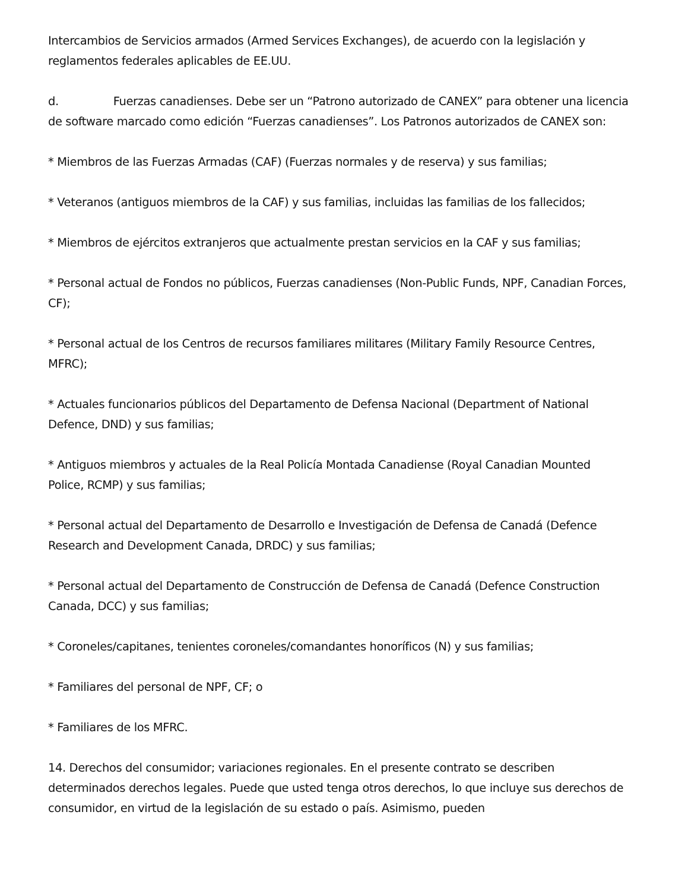Intercambios de Servicios armados (Armed Services Exchanges), de acuerdo con la legislación y reglamentos federales aplicables de EE.UU.
d. Fuerzas canadienses. Debe ser un “Patrono autorizado de CANEX” para obtener una licencia de software marcado como edición “Fuerzas canadienses”. Los Patronos autorizados de CANEX son:
* Miembros de las Fuerzas Armadas (CAF) (Fuerzas normales y de reserva) y sus familias;
* Veteranos (antiguos miembros de la CAF) y sus familias, incluidas las familias de los fallecidos;
* Miembros de ejércitos extranjeros que actualmente prestan servicios en la CAF y sus familias;
* Personal actual de Fondos no públicos, Fuerzas canadienses (Non-Public Funds, NPF, Canadian Forces, CF);
* Personal actual de los Centros de recursos familiares militares (Military Family Resource Centres, MFRC);
* Actuales funcionarios públicos del Departamento de Defensa Nacional (Department of National Defence, DND) y sus familias;
* Antiguos miembros y actuales de la Real Policía Montada Canadiense (Royal Canadian Mounted Police, RCMP) y sus familias;
* Personal actual del Departamento de Desarrollo e Investigación de Defensa de Canadá (Defence Research and Development Canada, DRDC) y sus familias;
* Personal actual del Departamento de Construcción de Defensa de Canadá (Defence Construction Canada, DCC) y sus familias;
* Coroneles/capitanes, tenientes coroneles/comandantes honoríficos (N) y sus familias;
* Familiares del personal de NPF, CF; o
* Familiares de los MFRC.
14. Derechos del consumidor; variaciones regionales. En el presente contrato se describen determinados derechos legales. Puede que usted tenga otros derechos, lo que incluye sus derechos de consumidor, en virtud de la legislación de su estado o país. Asimismo, pueden